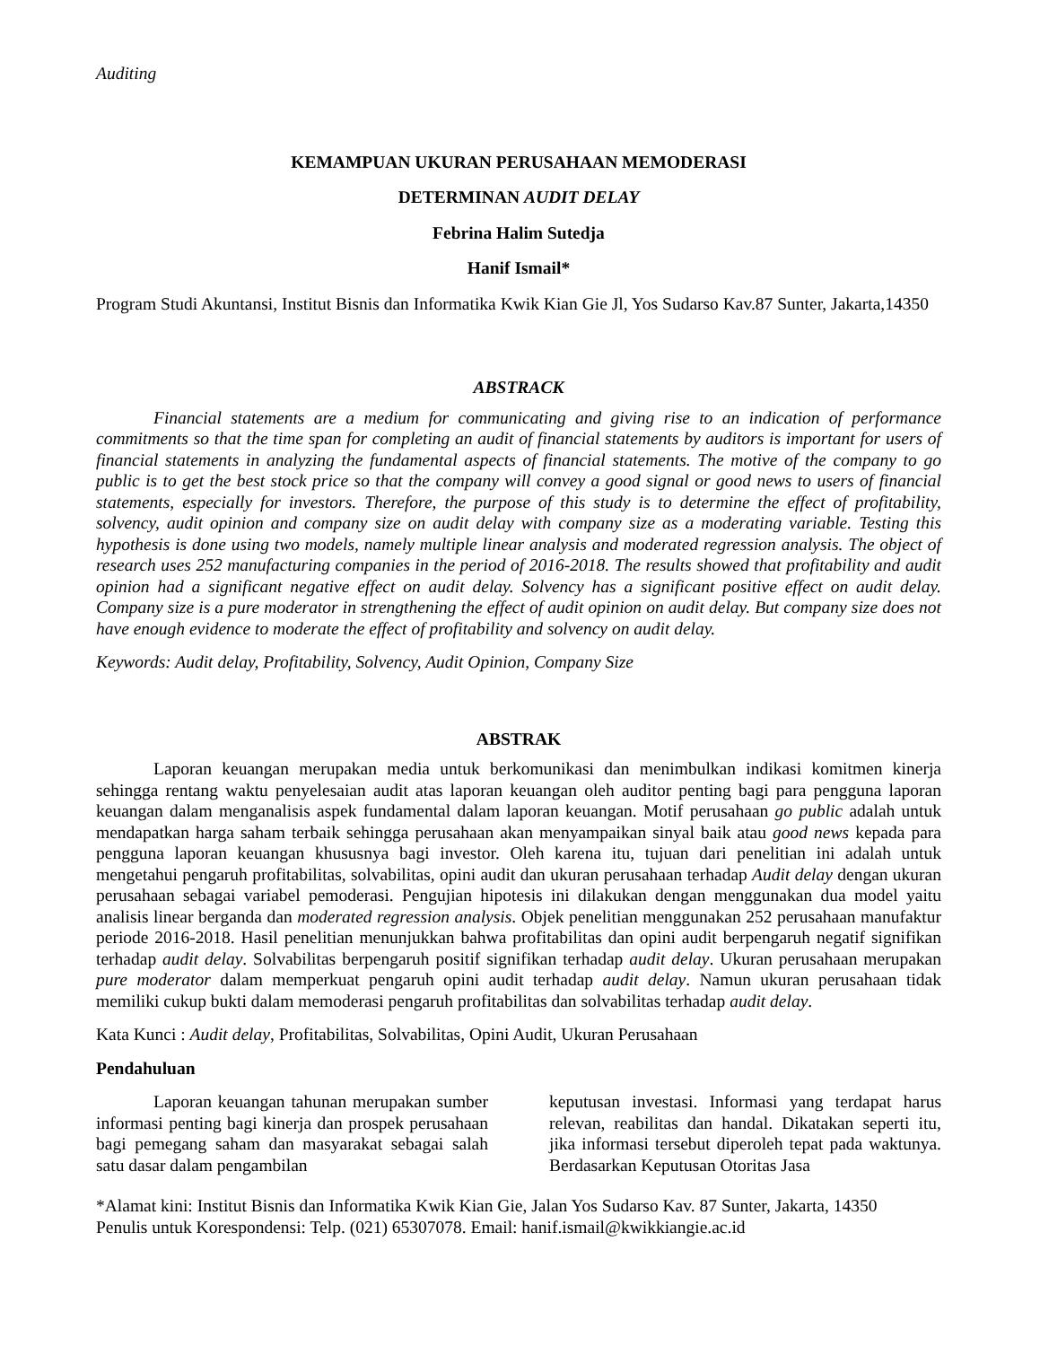Auditing
KEMAMPUAN UKURAN PERUSAHAAN MEMODERASI
DETERMINAN AUDIT DELAY
Febrina Halim Sutedja
Hanif Ismail*
Program Studi Akuntansi, Institut Bisnis dan Informatika Kwik Kian Gie Jl, Yos Sudarso Kav.87 Sunter, Jakarta,14350
ABSTRACK
Financial statements are a medium for communicating and giving rise to an indication of performance commitments so that the time span for completing an audit of financial statements by auditors is important for users of financial statements in analyzing the fundamental aspects of financial statements. The motive of the company to go public is to get the best stock price so that the company will convey a good signal or good news to users of financial statements, especially for investors. Therefore, the purpose of this study is to determine the effect of profitability, solvency, audit opinion and company size on audit delay with company size as a moderating variable. Testing this hypothesis is done using two models, namely multiple linear analysis and moderated regression analysis. The object of research uses 252 manufacturing companies in the period of 2016-2018. The results showed that profitability and audit opinion had a significant negative effect on audit delay. Solvency has a significant positive effect on audit delay. Company size is a pure moderator in strengthening the effect of audit opinion on audit delay. But company size does not have enough evidence to moderate the effect of profitability and solvency on audit delay.
Keywords: Audit delay, Profitability, Solvency, Audit Opinion, Company Size
ABSTRAK
Laporan keuangan merupakan media untuk berkomunikasi dan menimbulkan indikasi komitmen kinerja sehingga rentang waktu penyelesaian audit atas laporan keuangan oleh auditor penting bagi para pengguna laporan keuangan dalam menganalisis aspek fundamental dalam laporan keuangan. Motif perusahaan go public adalah untuk mendapatkan harga saham terbaik sehingga perusahaan akan menyampaikan sinyal baik atau good news kepada para pengguna laporan keuangan khususnya bagi investor. Oleh karena itu, tujuan dari penelitian ini adalah untuk mengetahui pengaruh profitabilitas, solvabilitas, opini audit dan ukuran perusahaan terhadap Audit delay dengan ukuran perusahaan sebagai variabel pemoderasi. Pengujian hipotesis ini dilakukan dengan menggunakan dua model yaitu analisis linear berganda dan moderated regression analysis. Objek penelitian menggunakan 252 perusahaan manufaktur periode 2016-2018. Hasil penelitian menunjukkan bahwa profitabilitas dan opini audit berpengaruh negatif signifikan terhadap audit delay. Solvabilitas berpengaruh positif signifikan terhadap audit delay. Ukuran perusahaan merupakan pure moderator dalam memperkuat pengaruh opini audit terhadap audit delay. Namun ukuran perusahaan tidak memiliki cukup bukti dalam memoderasi pengaruh profitabilitas dan solvabilitas terhadap audit delay.
Kata Kunci : Audit delay, Profitabilitas, Solvabilitas, Opini Audit, Ukuran Perusahaan
Pendahuluan
Laporan keuangan tahunan merupakan sumber informasi penting bagi kinerja dan prospek perusahaan bagi pemegang saham dan masyarakat sebagai salah satu dasar dalam pengambilan
keputusan investasi. Informasi yang terdapat harus relevan, reabilitas dan handal. Dikatakan seperti itu, jika informasi tersebut diperoleh tepat pada waktunya. Berdasarkan Keputusan Otoritas Jasa
*Alamat kini: Institut Bisnis dan Informatika Kwik Kian Gie, Jalan Yos Sudarso Kav. 87 Sunter, Jakarta, 14350
Penulis untuk Korespondensi: Telp. (021) 65307078. Email: hanif.ismail@kwikkiangie.ac.id